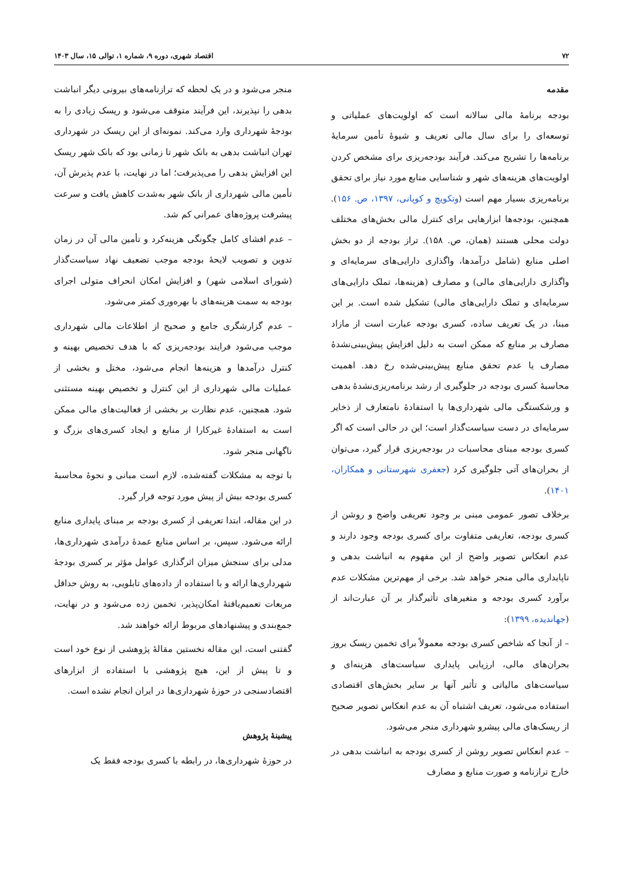۷۲ اقتصاد شهری، دوره ۹، شماره ۱، توالی ۱۵، سال ۱۴۰۳
مقدمه
بودجه برنامهٔ مالی سالانه است که اولویت‌های عملیاتی و توسعه‌ای را برای سال مالی تعریف و شیوهٔ تأمین سرمایهٔ برنامه‌ها را تشریح می‌کند. فرآیند بودجه‌ریزی برای مشخص کردن اولویت‌های هزینه‌های شهر و شناسایی منابع مورد نیاز برای تحقق برنامه‌ریزی بسیار مهم است (وتکویچ و کوپانی، ۱۳۹۷، ص. ۱۵۶). همچنین، بودجه‌ها ابزارهایی برای کنترل مالی بخش‌های مختلف دولت محلی هستند (همان، ص. ۱۵۸). تراز بودجه از دو بخش اصلی منابع (شامل درآمدها، واگذاری دارایی‌های سرمایه‌ای و واگذاری دارایی‌های مالی) و مصارف (هزینه‌ها، تملک دارایی‌های سرمایه‌ای و تملک دارایی‌های مالی) تشکیل شده است. بر این مبنا، در یک تعریف ساده، کسری بودجه عبارت است از مازاد مصارف بر منابع که ممکن است به دلیل افزایش پیش‌بینی‌نشدهٔ مصارف یا عدم تحقق منابع پیش‌بینی‌شده رخ دهد. اهمیت محاسبهٔ کسری بودجه در جلوگیری از رشد برنامه‌ریزی‌نشدهٔ بدهی و ورشکستگی مالی شهرداری‌ها یا استفادهٔ نامتعارف از ذخایر سرمایه‌ای در دست سیاست‌گذار است؛ این در حالی است که اگر کسری بودجه مبنای محاسبات در بودجه‌ریزی قرار گیرد، می‌توان از بحران‌های آتی جلوگیری کرد (جعفری شهرستانی و همکاران، ۱۴۰۱).
برخلاف تصور عمومی مبنی بر وجود تعریفی واضح و روشن از کسری بودجه، تعاریفی متفاوت برای کسری بودجه وجود دارند و عدم انعکاس تصویر واضح از این مفهوم به انباشت بدهی و ناپایداری مالی منجر خواهد شد. برخی از مهم‌ترین مشکلات عدم برآورد کسری بودجه و متغیرهای تأثیرگذار بر آن عبارت‌اند از (جهاندیده، ۱۳۹۹):
– از آنجا که شاخص کسری بودجه معمولاً برای تخمین ریسک بروز بحران‌های مالی، ارزیابی پایداری سیاست‌های هزینه‌ای و سیاست‌های مالیاتی و تأثیر آنها بر سایر بخش‌های اقتصادی استفاده می‌شود، تعریف اشتباه آن به عدم انعکاس تصویر صحیح از ریسک‌های مالی پیشرو شهرداری منجر می‌شود.
– عدم انعکاس تصویر روشن از کسری بودجه به انباشت بدهی در خارج ترازنامه و صورت منابع و مصارف
منجر می‌شود و در یک لحظه که ترازنامه‌های بیرونی دیگر انباشت بدهی را نپذیرند، این فرآیند متوقف می‌شود و ریسک زیادی را به بودجهٔ شهرداری وارد می‌کند. نمونه‌ای از این ریسک در شهرداری تهران انباشت بدهی به بانک شهر تا زمانی بود که بانک شهر ریسک این افزایش بدهی را می‌پذیرفت؛ اما در نهایت، با عدم پذیرش آن، تأمین مالی شهرداری از بانک شهر به‌شدت کاهش یافت و سرعت پیشرفت پروژه‌های عمرانی کم شد.
– عدم افشای کامل چگونگی هزینه‌کرد و تأمین مالی آن در زمان تدوین و تصویب لایحهٔ بودجه موجب تضعیف نهاد سیاست‌گذار (شورای اسلامی شهر) و افزایش امکان انحراف متولی اجرای بودجه به سمت هزینه‌های با بهره‌وری کمتر می‌شود.
– عدم گزارشگری جامع و صحیح از اطلاعات مالی شهرداری موجب می‌شود فرایند بودجه‌ریزی که با هدف تخصیص بهینه و کنترل درآمدها و هزینه‌ها انجام می‌شود، مختل و بخشی از عملیات مالی شهرداری از این کنترل و تخصیص بهینه مستثنی شود. همچنین، عدم نظارت بر بخشی از فعالیت‌های مالی ممکن است به استفادهٔ غیرکارا از منابع و ایجاد کسری‌های بزرگ و ناگهانی منجر شود.
با توجه به مشکلات گفته‌شده، لازم است مبانی و نحوهٔ محاسبهٔ کسری بودجه بیش از پیش مورد توجه قرار گیرد.
در این مقاله، ابتدا تعریفی از کسری بودجه بر مبنای پایداری منابع ارائه می‌شود. سپس، بر اساس منابع عمدهٔ درآمدی شهرداری‌ها، مدلی برای سنجش میزان اثرگذاری عوامل مؤثر بر کسری بودجهٔ شهرداری‌ها ارائه و با استفاده از داده‌های تابلویی، به روش حداقل مربعات تعمیم‌یافتهٔ امکان‌پذیر، تخمین زده می‌شود و در نهایت، جمع‌بندی و پیشنهادهای مربوط ارائه خواهند شد.
گفتنی است، این مقاله نخستین مقالهٔ پژوهشی از نوع خود است و تا پیش از این، هیچ پژوهشی با استفاده از ابزارهای اقتصادسنجی در حوزهٔ شهرداری‌ها در ایران انجام نشده است.
پیشینهٔ پژوهش
در حوزهٔ شهرداری‌ها، در رابطه با کسری بودجه فقط یک